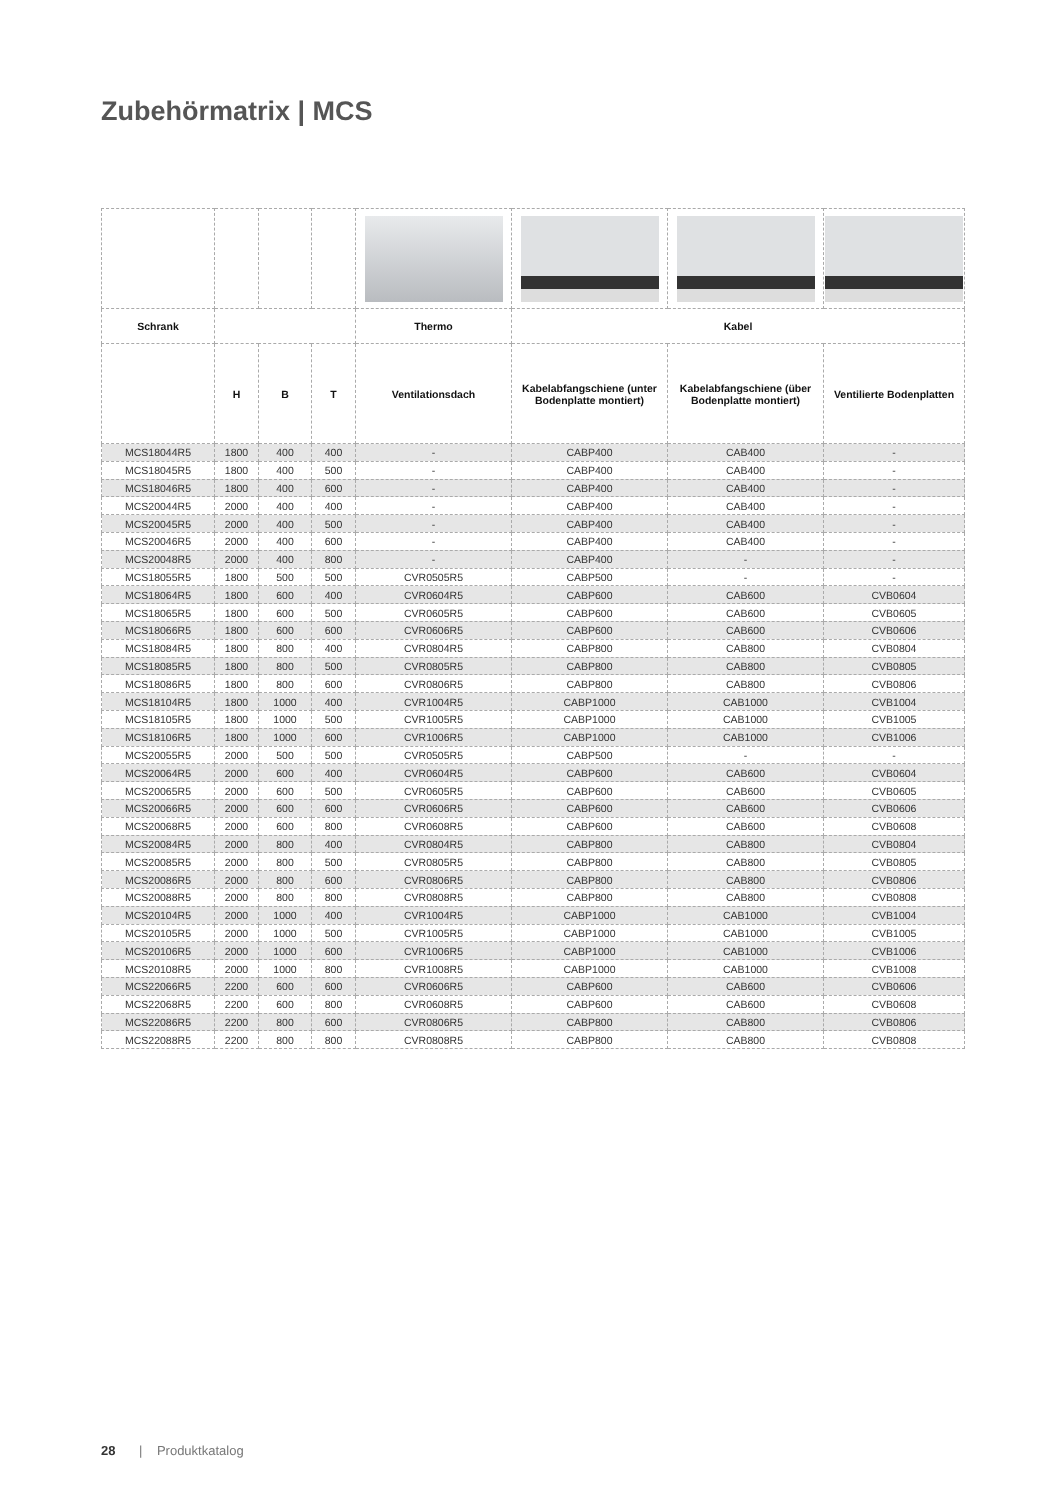Zubehörmatrix | MCS
| Schrank | | | | Thermo | Kabel | | |
| --- | --- | --- | --- | --- | --- | --- | --- |
| | H | B | T | Ventilationsdach | Kabelabfangschiene (unter Bodenplatte montiert) | Kabelabfangschiene (über Bodenplatte montiert) | Ventilierte Bodenplatten |
| MCS18044R5 | 1800 | 400 | 400 | - | CABP400 | CAB400 | - |
| MCS18045R5 | 1800 | 400 | 500 | - | CABP400 | CAB400 | - |
| MCS18046R5 | 1800 | 400 | 600 | - | CABP400 | CAB400 | - |
| MCS20044R5 | 2000 | 400 | 400 | - | CABP400 | CAB400 | - |
| MCS20045R5 | 2000 | 400 | 500 | - | CABP400 | CAB400 | - |
| MCS20046R5 | 2000 | 400 | 600 | - | CABP400 | CAB400 | - |
| MCS20048R5 | 2000 | 400 | 800 | - | CABP400 | - | - |
| MCS18055R5 | 1800 | 500 | 500 | CVR0505R5 | CABP500 | - | - |
| MCS18064R5 | 1800 | 600 | 400 | CVR0604R5 | CABP600 | CAB600 | CVB0604 |
| MCS18065R5 | 1800 | 600 | 500 | CVR0605R5 | CABP600 | CAB600 | CVB0605 |
| MCS18066R5 | 1800 | 600 | 600 | CVR0606R5 | CABP600 | CAB600 | CVB0606 |
| MCS18084R5 | 1800 | 800 | 400 | CVR0804R5 | CABP800 | CAB800 | CVB0804 |
| MCS18085R5 | 1800 | 800 | 500 | CVR0805R5 | CABP800 | CAB800 | CVB0805 |
| MCS18086R5 | 1800 | 800 | 600 | CVR0806R5 | CABP800 | CAB800 | CVB0806 |
| MCS18104R5 | 1800 | 1000 | 400 | CVR1004R5 | CABP1000 | CAB1000 | CVB1004 |
| MCS18105R5 | 1800 | 1000 | 500 | CVR1005R5 | CABP1000 | CAB1000 | CVB1005 |
| MCS18106R5 | 1800 | 1000 | 600 | CVR1006R5 | CABP1000 | CAB1000 | CVB1006 |
| MCS20055R5 | 2000 | 500 | 500 | CVR0505R5 | CABP500 | - | - |
| MCS20064R5 | 2000 | 600 | 400 | CVR0604R5 | CABP600 | CAB600 | CVB0604 |
| MCS20065R5 | 2000 | 600 | 500 | CVR0605R5 | CABP600 | CAB600 | CVB0605 |
| MCS20066R5 | 2000 | 600 | 600 | CVR0606R5 | CABP600 | CAB600 | CVB0606 |
| MCS20068R5 | 2000 | 600 | 800 | CVR0608R5 | CABP600 | CAB600 | CVB0608 |
| MCS20084R5 | 2000 | 800 | 400 | CVR0804R5 | CABP800 | CAB800 | CVB0804 |
| MCS20085R5 | 2000 | 800 | 500 | CVR0805R5 | CABP800 | CAB800 | CVB0805 |
| MCS20086R5 | 2000 | 800 | 600 | CVR0806R5 | CABP800 | CAB800 | CVB0806 |
| MCS20088R5 | 2000 | 800 | 800 | CVR0808R5 | CABP800 | CAB800 | CVB0808 |
| MCS20104R5 | 2000 | 1000 | 400 | CVR1004R5 | CABP1000 | CAB1000 | CVB1004 |
| MCS20105R5 | 2000 | 1000 | 500 | CVR1005R5 | CABP1000 | CAB1000 | CVB1005 |
| MCS20106R5 | 2000 | 1000 | 600 | CVR1006R5 | CABP1000 | CAB1000 | CVB1006 |
| MCS20108R5 | 2000 | 1000 | 800 | CVR1008R5 | CABP1000 | CAB1000 | CVB1008 |
| MCS22066R5 | 2200 | 600 | 600 | CVR0606R5 | CABP600 | CAB600 | CVB0606 |
| MCS22068R5 | 2200 | 600 | 800 | CVR0608R5 | CABP600 | CAB600 | CVB0608 |
| MCS22086R5 | 2200 | 800 | 600 | CVR0806R5 | CABP800 | CAB800 | CVB0806 |
| MCS22088R5 | 2200 | 800 | 800 | CVR0808R5 | CABP800 | CAB800 | CVB0808 |
28 | Produktkatalog